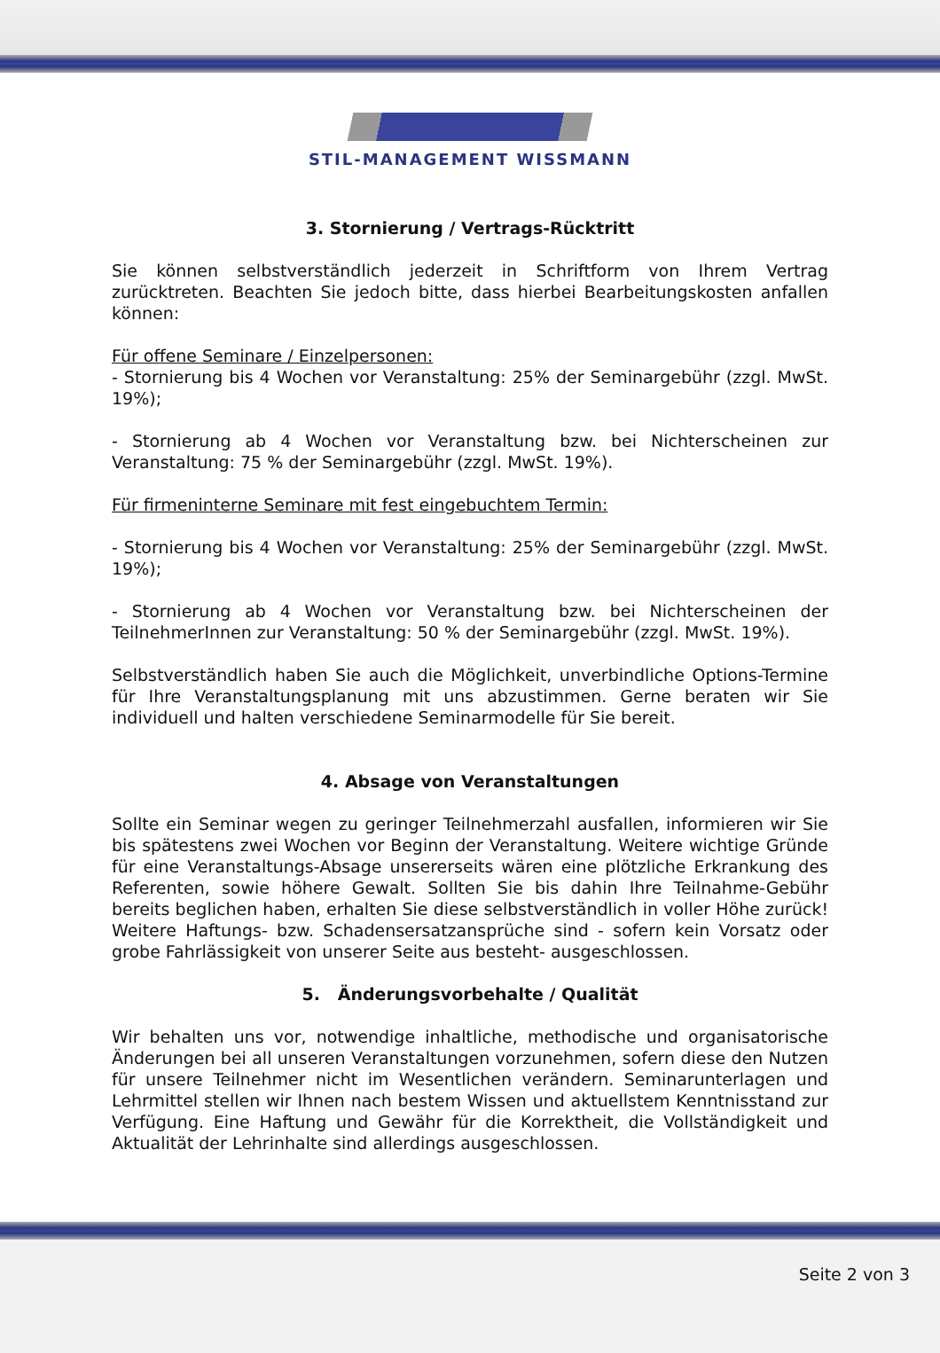STIL-MANAGEMENT WISSMANN
3. Stornierung / Vertrags-Rücktritt
Sie können selbstverständlich jederzeit in Schriftform von Ihrem Vertrag zurücktreten. Beachten Sie jedoch bitte, dass hierbei Bearbeitungskosten anfallen können:
Für offene Seminare / Einzelpersonen:
- Stornierung bis 4 Wochen vor Veranstaltung: 25% der Seminargebühr (zzgl. MwSt. 19%);
- Stornierung ab 4 Wochen vor Veranstaltung bzw. bei Nichterscheinen zur Veranstaltung: 75 % der Seminargebühr (zzgl. MwSt. 19%).
Für firmeninterne Seminare mit fest eingebuchtem Termin:
- Stornierung bis 4 Wochen vor Veranstaltung: 25% der Seminargebühr (zzgl. MwSt. 19%);
- Stornierung ab 4 Wochen vor Veranstaltung bzw. bei Nichterscheinen der TeilnehmerInnen zur Veranstaltung: 50 % der Seminargebühr (zzgl. MwSt. 19%).
Selbstverständlich haben Sie auch die Möglichkeit, unverbindliche Options-Termine für Ihre Veranstaltungsplanung mit uns abzustimmen. Gerne beraten wir Sie individuell und halten verschiedene Seminarmodelle für Sie bereit.
4. Absage von Veranstaltungen
Sollte ein Seminar wegen zu geringer Teilnehmerzahl ausfallen, informieren wir Sie bis spätestens zwei Wochen vor Beginn der Veranstaltung. Weitere wichtige Gründe für eine Veranstaltungs-Absage unsererseits wären eine plötzliche Erkrankung des Referenten, sowie höhere Gewalt. Sollten Sie bis dahin Ihre Teilnahme-Gebühr bereits beglichen haben, erhalten Sie diese selbstverständlich in voller Höhe zurück! Weitere Haftungs- bzw. Schadensersatzansprüche sind - sofern kein Vorsatz oder grobe Fahrlässigkeit von unserer Seite aus besteht- ausgeschlossen.
5. Änderungsvorbehalte / Qualität
Wir behalten uns vor, notwendige inhaltliche, methodische und organisatorische Änderungen bei all unseren Veranstaltungen vorzunehmen, sofern diese den Nutzen für unsere Teilnehmer nicht im Wesentlichen verändern. Seminarunterlagen und Lehrmittel stellen wir Ihnen nach bestem Wissen und aktuellstem Kenntnisstand zur Verfügung. Eine Haftung und Gewähr für die Korrektheit, die Vollständigkeit und Aktualität der Lehrinhalte sind allerdings ausgeschlossen.
Seite 2 von 3